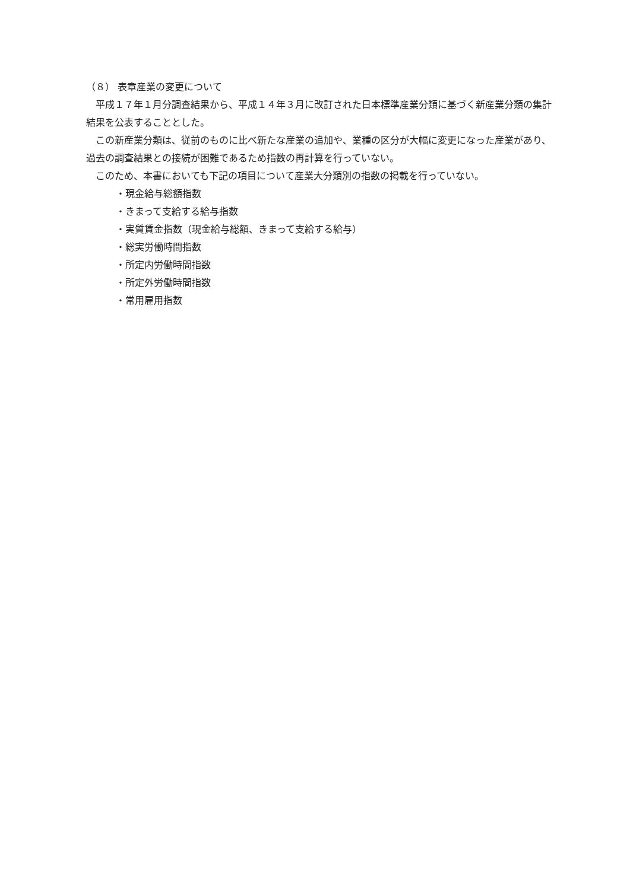（８） 表章産業の変更について
平成１７年１月分調査結果から、平成１４年３月に改訂された日本標準産業分類に基づく新産業分類の集計結果を公表することとした。
この新産業分類は、従前のものに比べ新たな産業の追加や、業種の区分が大幅に変更になった産業があり、過去の調査結果との接続が困難であるため指数の再計算を行っていない。
このため、本書においても下記の項目について産業大分類別の指数の掲載を行っていない。
・現金給与総額指数
・きまって支給する給与指数
・実質賃金指数（現金給与総額、きまって支給する給与）
・総実労働時間指数
・所定内労働時間指数
・所定外労働時間指数
・常用雇用指数